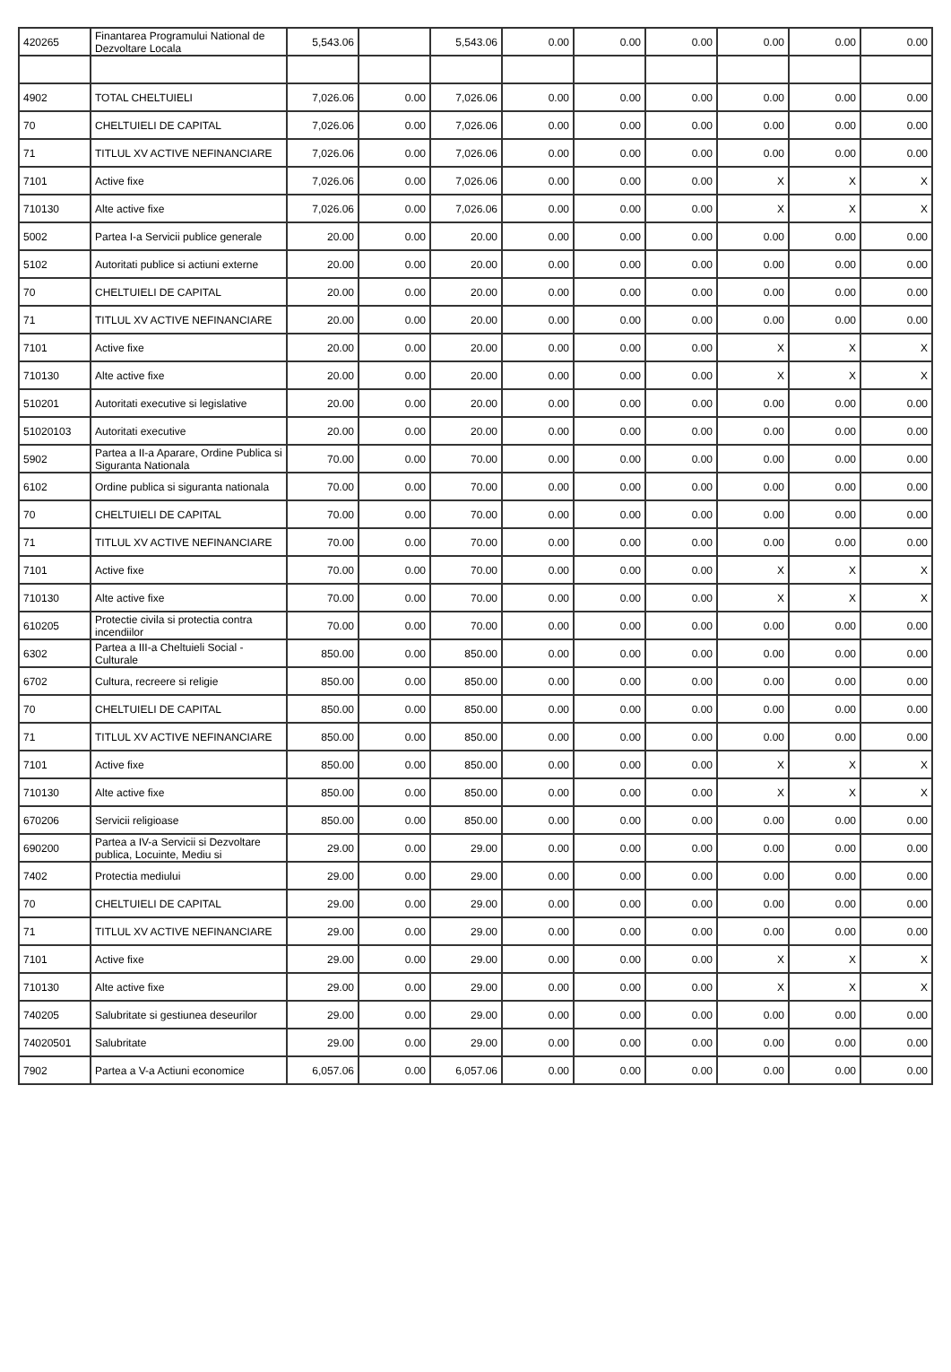| 420265 | Finantarea Programului National de Dezvoltare Locala | 5,543.06 | | 5,543.06 | 0.00 | 0.00 | 0.00 | 0.00 | 0.00 | 0.00 |
| 4902 | TOTAL CHELTUIELI | 7,026.06 | 0.00 | 7,026.06 | 0.00 | 0.00 | 0.00 | 0.00 | 0.00 | 0.00 |
| 70 | CHELTUIELI DE CAPITAL | 7,026.06 | 0.00 | 7,026.06 | 0.00 | 0.00 | 0.00 | 0.00 | 0.00 | 0.00 |
| 71 | TITLUL XV ACTIVE NEFINANCIARE | 7,026.06 | 0.00 | 7,026.06 | 0.00 | 0.00 | 0.00 | 0.00 | 0.00 | 0.00 |
| 7101 | Active fixe | 7,026.06 | 0.00 | 7,026.06 | 0.00 | 0.00 | 0.00 | X | X | X |
| 710130 | Alte active fixe | 7,026.06 | 0.00 | 7,026.06 | 0.00 | 0.00 | 0.00 | X | X | X |
| 5002 | Partea I-a Servicii publice generale | 20.00 | 0.00 | 20.00 | 0.00 | 0.00 | 0.00 | 0.00 | 0.00 | 0.00 |
| 5102 | Autoritati publice si actiuni externe | 20.00 | 0.00 | 20.00 | 0.00 | 0.00 | 0.00 | 0.00 | 0.00 | 0.00 |
| 70 | CHELTUIELI DE CAPITAL | 20.00 | 0.00 | 20.00 | 0.00 | 0.00 | 0.00 | 0.00 | 0.00 | 0.00 |
| 71 | TITLUL XV ACTIVE NEFINANCIARE | 20.00 | 0.00 | 20.00 | 0.00 | 0.00 | 0.00 | 0.00 | 0.00 | 0.00 |
| 7101 | Active fixe | 20.00 | 0.00 | 20.00 | 0.00 | 0.00 | 0.00 | X | X | X |
| 710130 | Alte active fixe | 20.00 | 0.00 | 20.00 | 0.00 | 0.00 | 0.00 | X | X | X |
| 510201 | Autoritati executive si legislative | 20.00 | 0.00 | 20.00 | 0.00 | 0.00 | 0.00 | 0.00 | 0.00 | 0.00 |
| 51020103 | Autoritati executive | 20.00 | 0.00 | 20.00 | 0.00 | 0.00 | 0.00 | 0.00 | 0.00 | 0.00 |
| 5902 | Partea a II-a Aparare, Ordine Publica si Siguranta Nationala | 70.00 | 0.00 | 70.00 | 0.00 | 0.00 | 0.00 | 0.00 | 0.00 | 0.00 |
| 6102 | Ordine publica si siguranta nationala | 70.00 | 0.00 | 70.00 | 0.00 | 0.00 | 0.00 | 0.00 | 0.00 | 0.00 |
| 70 | CHELTUIELI DE CAPITAL | 70.00 | 0.00 | 70.00 | 0.00 | 0.00 | 0.00 | 0.00 | 0.00 | 0.00 |
| 71 | TITLUL XV ACTIVE NEFINANCIARE | 70.00 | 0.00 | 70.00 | 0.00 | 0.00 | 0.00 | 0.00 | 0.00 | 0.00 |
| 7101 | Active fixe | 70.00 | 0.00 | 70.00 | 0.00 | 0.00 | 0.00 | X | X | X |
| 710130 | Alte active fixe | 70.00 | 0.00 | 70.00 | 0.00 | 0.00 | 0.00 | X | X | X |
| 610205 | Protectie civila si protectia contra incendiilor | 70.00 | 0.00 | 70.00 | 0.00 | 0.00 | 0.00 | 0.00 | 0.00 | 0.00 |
| 6302 | Partea a III-a Cheltuieli Social - Culturale | 850.00 | 0.00 | 850.00 | 0.00 | 0.00 | 0.00 | 0.00 | 0.00 | 0.00 |
| 6702 | Cultura, recreere si religie | 850.00 | 0.00 | 850.00 | 0.00 | 0.00 | 0.00 | 0.00 | 0.00 | 0.00 |
| 70 | CHELTUIELI DE CAPITAL | 850.00 | 0.00 | 850.00 | 0.00 | 0.00 | 0.00 | 0.00 | 0.00 | 0.00 |
| 71 | TITLUL XV ACTIVE NEFINANCIARE | 850.00 | 0.00 | 850.00 | 0.00 | 0.00 | 0.00 | 0.00 | 0.00 | 0.00 |
| 7101 | Active fixe | 850.00 | 0.00 | 850.00 | 0.00 | 0.00 | 0.00 | X | X | X |
| 710130 | Alte active fixe | 850.00 | 0.00 | 850.00 | 0.00 | 0.00 | 0.00 | X | X | X |
| 670206 | Servicii religioase | 850.00 | 0.00 | 850.00 | 0.00 | 0.00 | 0.00 | 0.00 | 0.00 | 0.00 |
| 690200 | Partea a IV-a Servicii si Dezvoltare publica, Locuinte, Mediu si | 29.00 | 0.00 | 29.00 | 0.00 | 0.00 | 0.00 | 0.00 | 0.00 | 0.00 |
| 7402 | Protectia mediului | 29.00 | 0.00 | 29.00 | 0.00 | 0.00 | 0.00 | 0.00 | 0.00 | 0.00 |
| 70 | CHELTUIELI DE CAPITAL | 29.00 | 0.00 | 29.00 | 0.00 | 0.00 | 0.00 | 0.00 | 0.00 | 0.00 |
| 71 | TITLUL XV ACTIVE NEFINANCIARE | 29.00 | 0.00 | 29.00 | 0.00 | 0.00 | 0.00 | 0.00 | 0.00 | 0.00 |
| 7101 | Active fixe | 29.00 | 0.00 | 29.00 | 0.00 | 0.00 | 0.00 | X | X | X |
| 710130 | Alte active fixe | 29.00 | 0.00 | 29.00 | 0.00 | 0.00 | 0.00 | X | X | X |
| 740205 | Salubritate si gestiunea deseurilor | 29.00 | 0.00 | 29.00 | 0.00 | 0.00 | 0.00 | 0.00 | 0.00 | 0.00 |
| 74020501 | Salubritate | 29.00 | 0.00 | 29.00 | 0.00 | 0.00 | 0.00 | 0.00 | 0.00 | 0.00 |
| 7902 | Partea a V-a Actiuni economice | 6,057.06 | 0.00 | 6,057.06 | 0.00 | 0.00 | 0.00 | 0.00 | 0.00 | 0.00 |